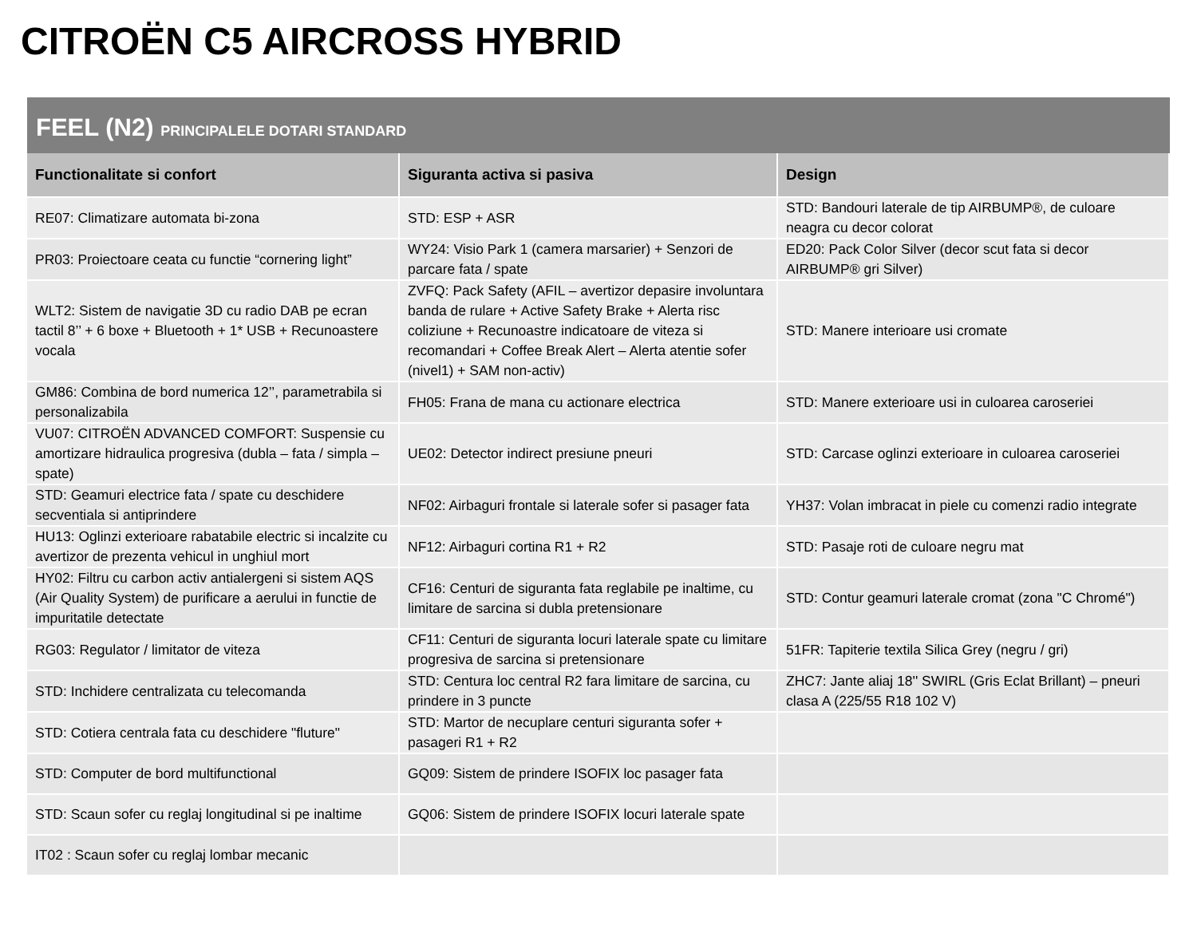CITROËN C5 AIRCROSS HYBRID
FEEL (N2) PRINCIPALELE DOTARI STANDARD
| Functionalitate si confort | Siguranta activa si pasiva | Design |
| --- | --- | --- |
| RE07: Climatizare automata bi-zona | STD: ESP + ASR | STD: Bandouri laterale de tip AIRBUMP®, de culoare neagra cu decor colorat |
| PR03: Proiectoare ceata cu functie “cornering light” | WY24: Visio Park 1 (camera marsarier) + Senzori de parcare fata / spate | ED20: Pack Color Silver (decor scut fata si decor AIRBUMP® gri Silver) |
| WLT2: Sistem de navigatie 3D cu radio DAB pe ecran tactil 8’’ + 6 boxe + Bluetooth + 1* USB + Recunoastere vocala | ZVFQ: Pack Safety (AFIL – avertizor depasire involuntara banda de rulare + Active Safety Brake + Alerta risc coliziune + Recunoastre indicatoare de viteza si recomandari + Coffee Break Alert – Alerta atentie sofer (nivel1) + SAM non-activ) | STD: Manere interioare usi cromate |
| GM86: Combina de bord numerica 12’’, parametrabila si personalizabila | FH05: Frana de mana cu actionare electrica | STD: Manere exterioare usi in culoarea caroseriei |
| VU07: CITROËN ADVANCED COMFORT: Suspensie cu amortizare hidraulica progresiva (dubla – fata / simpla – spate) | UE02: Detector indirect presiune pneuri | STD: Carcase oglinzi exterioare in culoarea caroseriei |
| STD: Geamuri electrice fata / spate cu deschidere secventiala si antiprindere | NF02: Airbaguri frontale si laterale sofer si pasager fata | YH37: Volan imbracat in piele cu comenzi radio integrate |
| HU13: Oglinzi exterioare rabatabile electric si incalzite cu avertizor de prezenta vehicul in unghiul mort | NF12: Airbaguri cortina R1 + R2 | STD: Pasaje roti de culoare negru mat |
| HY02: Filtru cu carbon activ antialergeni si sistem AQS (Air Quality System) de purificare a aerului in functie de impuritatile detectate | CF16: Centuri de siguranta fata reglabile pe inaltime, cu limitare de sarcina si dubla pretensionare | STD: Contur geamuri laterale cromat (zona "C Chromé") |
| RG03: Regulator / limitator de viteza | CF11: Centuri de siguranta locuri laterale spate cu limitare progresiva de sarcina si pretensionare | 51FR: Tapiterie textila Silica Grey (negru / gri) |
| STD: Inchidere centralizata cu telecomanda | STD: Centura loc central R2 fara limitare de sarcina, cu prindere in 3 puncte | ZHC7: Jante aliaj 18'' SWIRL (Gris Eclat Brillant) – pneuri clasa A (225/55 R18 102 V) |
| STD: Cotiera centrala fata cu deschidere "fluture" | STD: Martor de necuplare centuri siguranta sofer + pasageri R1 + R2 | |
| STD: Computer de bord multifunctional | GQ09: Sistem de prindere ISOFIX loc pasager fata | |
| STD: Scaun sofer cu reglaj longitudinal si pe inaltime | GQ06: Sistem de prindere ISOFIX locuri laterale spate | |
| IT02 : Scaun sofer cu reglaj lombar mecanic | | |